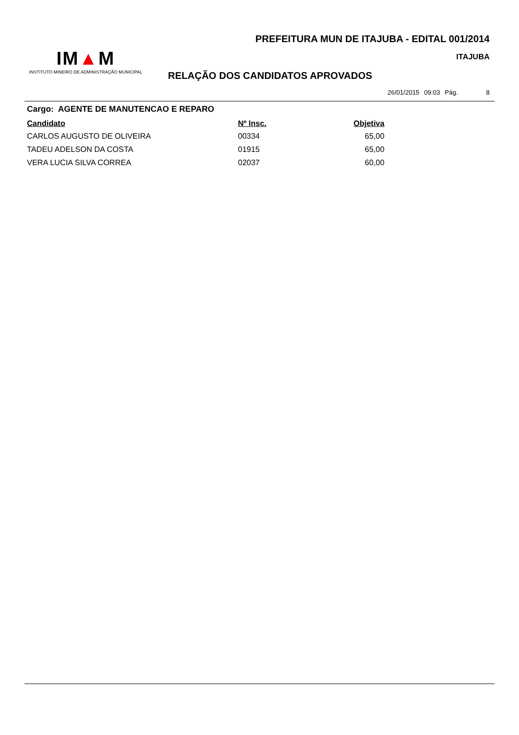PREFEITURA MUN DE ITAJUBA - EDITAL 001/2014
IM▲M
INSTITUTO MINEIRO DE ADMINISTRAÇÃO MUNICIPAL
ITAJUBA
RELAÇÃO DOS CANDIDATOS APROVADOS
26/01/2015 09:03 Pág. 8
Cargo: AGENTE DE MANUTENCAO E REPARO
| Candidato | Nº Insc. | Objetiva |
| --- | --- | --- |
| CARLOS AUGUSTO DE OLIVEIRA | 00334 | 65,00 |
| TADEU ADELSON DA COSTA | 01915 | 65,00 |
| VERA LUCIA SILVA CORREA | 02037 | 60,00 |